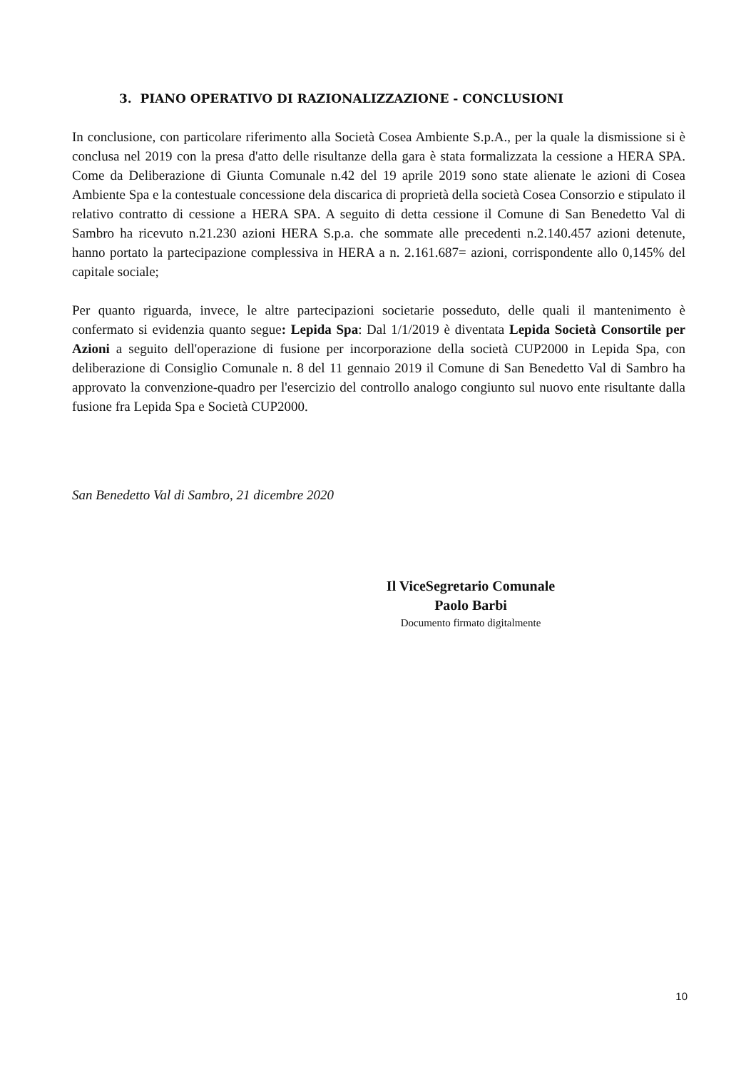3. PIANO OPERATIVO DI RAZIONALIZZAZIONE - CONCLUSIONI
In conclusione, con particolare riferimento alla Società Cosea Ambiente S.p.A., per la quale la dismissione si è conclusa nel 2019 con la presa d'atto delle risultanze della gara è stata formalizzata la cessione a HERA SPA. Come da Deliberazione di Giunta Comunale n.42 del 19 aprile 2019 sono state alienate le azioni di Cosea Ambiente Spa e la contestuale concessione dela discarica di proprietà della società Cosea Consorzio e stipulato il relativo contratto di cessione a HERA SPA. A seguito di detta cessione il Comune di San Benedetto Val di Sambro ha ricevuto n.21.230 azioni HERA S.p.a. che sommate alle precedenti n.2.140.457 azioni detenute, hanno portato la partecipazione complessiva in HERA a n. 2.161.687= azioni, corrispondente allo 0,145% del capitale sociale;
Per quanto riguarda, invece, le altre partecipazioni societarie posseduto, delle quali il mantenimento è confermato si evidenzia quanto segue: Lepida Spa: Dal 1/1/2019 è diventata Lepida Società Consortile per Azioni a seguito dell'operazione di fusione per incorporazione della società CUP2000 in Lepida Spa, con deliberazione di Consiglio Comunale n. 8 del 11 gennaio 2019 il Comune di San Benedetto Val di Sambro ha approvato la convenzione-quadro per l'esercizio del controllo analogo congiunto sul nuovo ente risultante dalla fusione fra Lepida Spa e Società CUP2000.
San Benedetto Val di Sambro, 21 dicembre 2020
Il ViceSegretario Comunale
Paolo Barbi
Documento firmato digitalmente
10